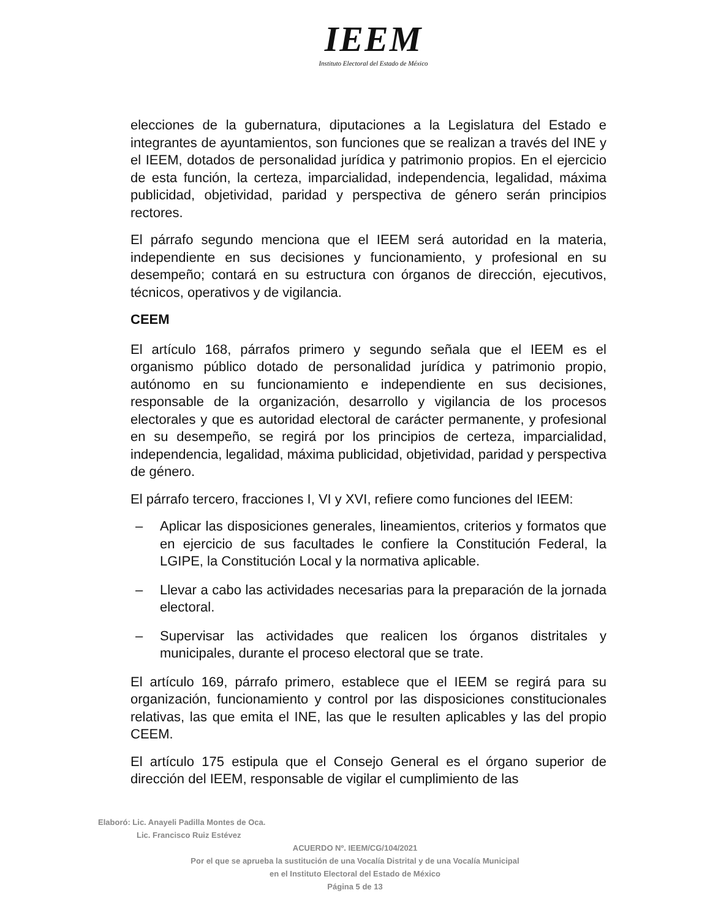IEEM
Instituto Electoral del Estado de México
elecciones de la gubernatura, diputaciones a la Legislatura del Estado e integrantes de ayuntamientos, son funciones que se realizan a través del INE y el IEEM, dotados de personalidad jurídica y patrimonio propios. En el ejercicio de esta función, la certeza, imparcialidad, independencia, legalidad, máxima publicidad, objetividad, paridad y perspectiva de género serán principios rectores.
El párrafo segundo menciona que el IEEM será autoridad en la materia, independiente en sus decisiones y funcionamiento, y profesional en su desempeño; contará en su estructura con órganos de dirección, ejecutivos, técnicos, operativos y de vigilancia.
CEEM
El artículo 168, párrafos primero y segundo señala que el IEEM es el organismo público dotado de personalidad jurídica y patrimonio propio, autónomo en su funcionamiento e independiente en sus decisiones, responsable de la organización, desarrollo y vigilancia de los procesos electorales y que es autoridad electoral de carácter permanente, y profesional en su desempeño, se regirá por los principios de certeza, imparcialidad, independencia, legalidad, máxima publicidad, objetividad, paridad y perspectiva de género.
El párrafo tercero, fracciones I, VI y XVI, refiere como funciones del IEEM:
– Aplicar las disposiciones generales, lineamientos, criterios y formatos que en ejercicio de sus facultades le confiere la Constitución Federal, la LGIPE, la Constitución Local y la normativa aplicable.
– Llevar a cabo las actividades necesarias para la preparación de la jornada electoral.
– Supervisar las actividades que realicen los órganos distritales y municipales, durante el proceso electoral que se trate.
El artículo 169, párrafo primero, establece que el IEEM se regirá para su organización, funcionamiento y control por las disposiciones constitucionales relativas, las que emita el INE, las que le resulten aplicables y las del propio CEEM.
El artículo 175 estipula que el Consejo General es el órgano superior de dirección del IEEM, responsable de vigilar el cumplimiento de las
Elaboró: Lic. Anayeli Padilla Montes de Oca.
Lic. Francisco Ruiz Estévez
ACUERDO Nº. IEEM/CG/104/2021
Por el que se aprueba la sustitución de una Vocalía Distrital y de una Vocalía Municipal
en el Instituto Electoral del Estado de México
Página 5 de 13